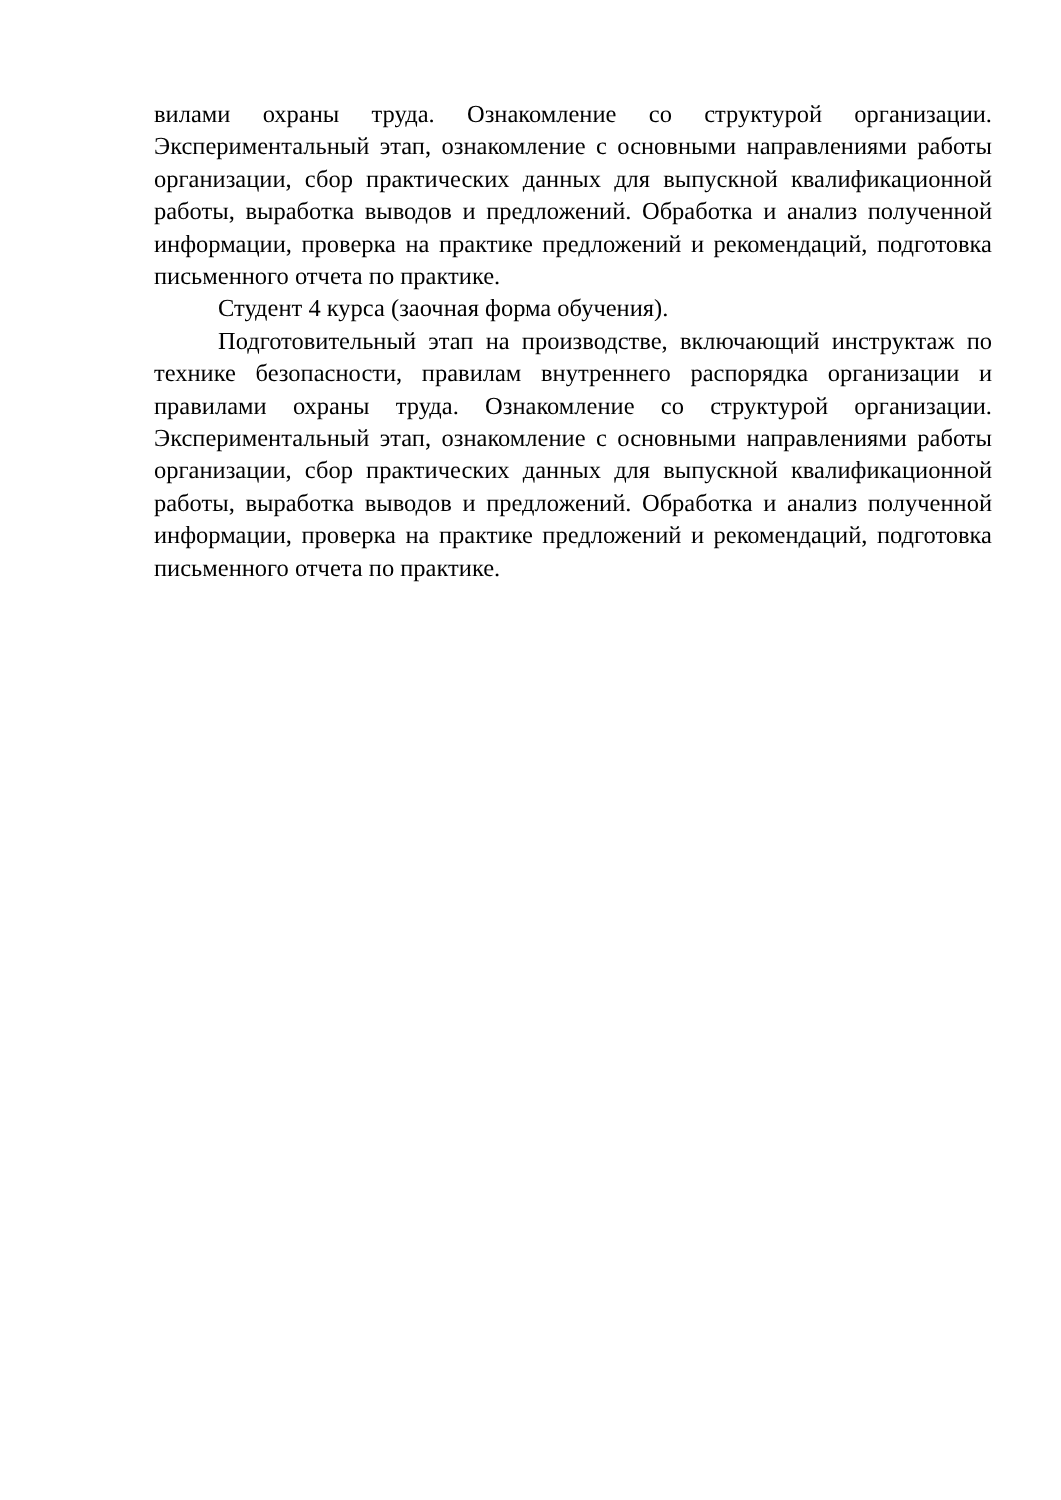вилами охраны труда. Ознакомление со структурой организации. Экспериментальный этап, ознакомление с основными направлениями работы организации, сбор практических данных для выпускной квалификационной работы, выработка выводов и предложений. Обработка и анализ полученной информации, проверка на практике предложений и рекомендаций, подготовка письменного отчета по практике.
Студент 4 курса (заочная форма обучения).
Подготовительный этап на производстве, включающий инструктаж по технике безопасности, правилам внутреннего распорядка организации и правилами охраны труда. Ознакомление со структурой организации. Экспериментальный этап, ознакомление с основными направлениями работы организации, сбор практических данных для выпускной квалификационной работы, выработка выводов и предложений. Обработка и анализ полученной информации, проверка на практике предложений и рекомендаций, подготовка письменного отчета по практике.